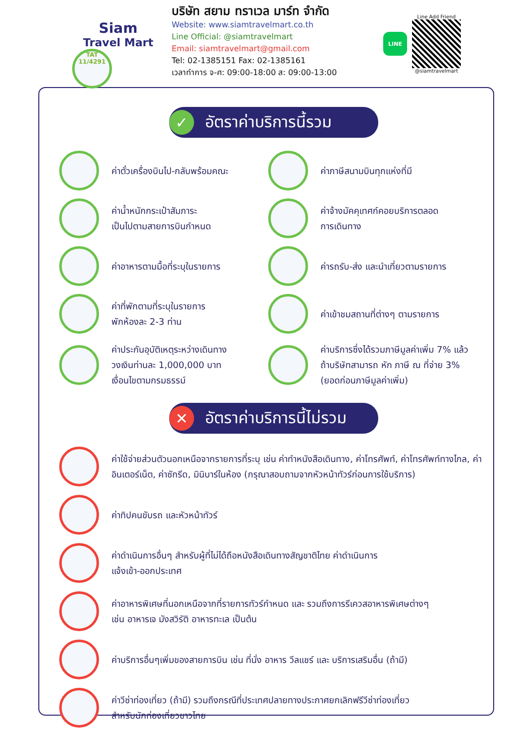Siam
Travel Mart
TAT 11/4291
บริษัท สยาม ทราเวล มาร์ท จำกัด
Website: www.siamtravelmart.co.th
Line Official: @siamtravelmart
Email: siamtravelmart@gmail.com
Tel: 02-1385151 Fax: 02-1385161
เวลาทำการ จ-ศ: 09:00-18:00 ส: 09:00-13:00
LINE
Line Add Friend
@siamtravelmart
✓
อัตราค่าบริการนี้รวม
ค่าตั๋วเครื่องบินไป-กลับพร้อมคณะ
ค่าภาษีสนามบินทุกแห่งที่มี
ค่าน้ำหนักกระเป๋าสัมภาระ
เป็นไปตามสายการบินกำหนด
ค่าจ้างมัคคุเทศก์คอยบริการตลอด
การเดินทาง
ค่าอาหารตามมื้อที่ระบุในรายการ
ค่ารถรับ-ส่ง และนำเที่ยวตามรายการ
ค่าที่พักตามที่ระบุในรายการ
พักห้องละ 2-3 ท่าน
ค่าเข้าชมสถานที่ต่างๆ ตามรายการ
ค่าประกันอุบัติเหตุระหว่างเดินทาง
วงเงินท่านละ 1,000,000 บาท
เงื่อนไขตามกรมธรรม์
ค่าบริการซึ่งได้รวมภาษีมูลค่าเพิ่ม 7% แล้ว
ถ้าบริษัทสามารถ หัก ภาษี ณ ที่จ่าย 3%
(ยอดก่อนภาษีมูลค่าเพิ่ม)
✕
อัตราค่าบริการนี้ไม่รวม
ค่าใช้จ่ายส่วนตัวนอกเหนือจากรายการที่ระบุ เช่น ค่าทำหนังสือเดินทาง, ค่าโทรศัพท์, ค่าโทรศัพท์ทางไกล, ค่าอินเตอร์เน็ต, ค่าซักรีด, มินิบาร์ในห้อง (กรุณาสอบถามจากหัวหน้าทัวร์ก่อนการใช้บริการ)
ค่าทิปคนขับรถ และหัวหน้าทัวร์
ค่าดำเนินการอื่นๆ สำหรับผู้ที่ไม่ได้ถือหนังสือเดินทางสัญชาติไทย ค่าดำเนินการ
แจ้งเข้า-ออกประเทศ
ค่าอาหารพิเศษที่นอกเหนือจากที่รายการทัวร์กำหนด และ รวมถึงการรีเควสอาหารพิเศษต่างๆ
เช่น อาหารเจ มังสวิรัติ อาหารทะเล เป็นต้น
ค่าบริการอื่นๆเพิ่มของสายการบิน เช่น ที่นั่ง อาหาร วีลแชร์ และ บริการเสริมอื่น (ถ้ามี)
ค่าวีซ่าท่องเที่ยว (ถ้ามี) รวมถึงกรณีที่ประเทศปลายทางประกาศยกเลิกฟรีวีซ่าท่องเที่ยว
สำหรับนักท่องเที่ยวชาวไทย